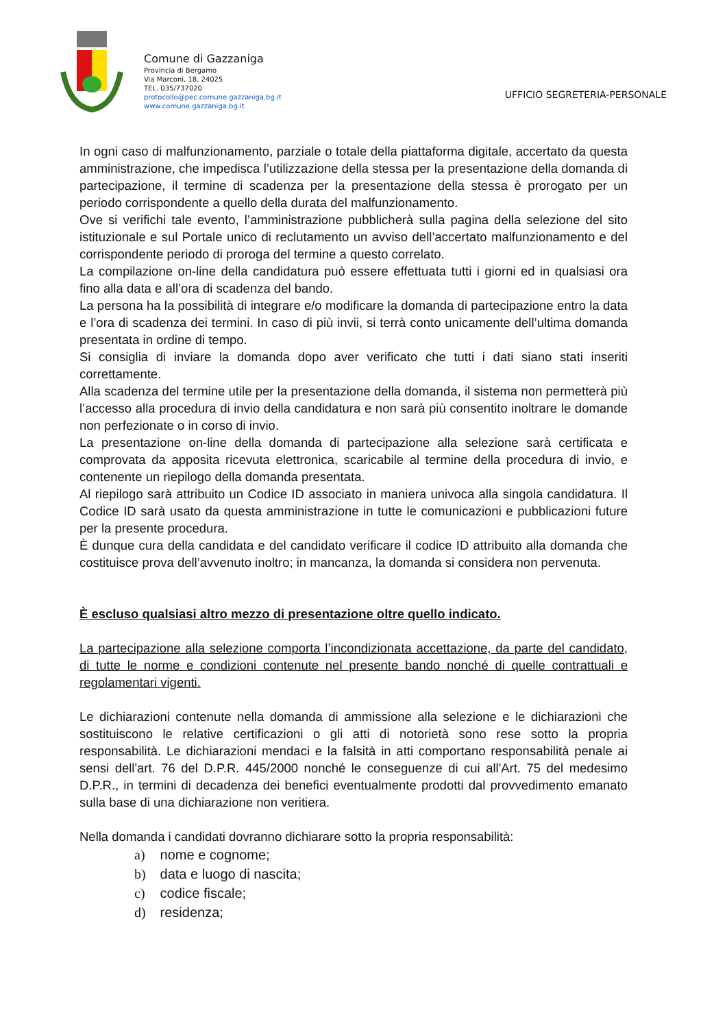Comune di Gazzaniga
Provincia di Bergamo
Via Marconi, 18, 24025
TEL. 035/737020
protocollo@pec.comune.gazzaniga.bg.it
www.comune.gazzaniga.bg.it
UFFICIO SEGRETERIA-PERSONALE
In ogni caso di malfunzionamento, parziale o totale della piattaforma digitale, accertato da questa amministrazione, che impedisca l’utilizzazione della stessa per la presentazione della domanda di partecipazione, il termine di scadenza per la presentazione della stessa è prorogato per un periodo corrispondente a quello della durata del malfunzionamento.
Ove si verifichi tale evento, l’amministrazione pubblicherà sulla pagina della selezione del sito istituzionale e sul Portale unico di reclutamento un avviso dell’accertato malfunzionamento e del corrispondente periodo di proroga del termine a questo correlato.
La compilazione on-line della candidatura può essere effettuata tutti i giorni ed in qualsiasi ora fino alla data e all’ora di scadenza del bando.
La persona ha la possibilità di integrare e/o modificare la domanda di partecipazione entro la data e l’ora di scadenza dei termini. In caso di più invii, si terrà conto unicamente dell’ultima domanda presentata in ordine di tempo.
Si consiglia di inviare la domanda dopo aver verificato che tutti i dati siano stati inseriti correttamente.
Alla scadenza del termine utile per la presentazione della domanda, il sistema non permetterà più l’accesso alla procedura di invio della candidatura e non sarà più consentito inoltrare le domande non perfezionate o in corso di invio.
La presentazione on-line della domanda di partecipazione alla selezione sarà certificata e comprovata da apposita ricevuta elettronica, scaricabile al termine della procedura di invio, e contenente un riepilogo della domanda presentata.
Al riepilogo sarà attribuito un Codice ID associato in maniera univoca alla singola candidatura. Il Codice ID sarà usato da questa amministrazione in tutte le comunicazioni e pubblicazioni future per la presente procedura.
È dunque cura della candidata e del candidato verificare il codice ID attribuito alla domanda che costituisce prova dell’avvenuto inoltro; in mancanza, la domanda si considera non pervenuta.
È escluso qualsiasi altro mezzo di presentazione oltre quello indicato.
La partecipazione alla selezione comporta l’incondizionata accettazione, da parte del candidato, di tutte le norme e condizioni contenute nel presente bando nonché di quelle contrattuali e regolamentari vigenti.
Le dichiarazioni contenute nella domanda di ammissione alla selezione e le dichiarazioni che sostituiscono le relative certificazioni o gli atti di notorietà sono rese sotto la propria responsabilità. Le dichiarazioni mendaci e la falsità in atti comportano responsabilità penale ai sensi dell'art. 76 del D.P.R. 445/2000 nonché le conseguenze di cui all'Art. 75 del medesimo D.P.R., in termini di decadenza dei benefici eventualmente prodotti dal provvedimento emanato sulla base di una dichiarazione non veritiera.
Nella domanda i candidati dovranno dichiarare sotto la propria responsabilità:
a) nome e cognome;
b) data e luogo di nascita;
c) codice fiscale;
d) residenza;